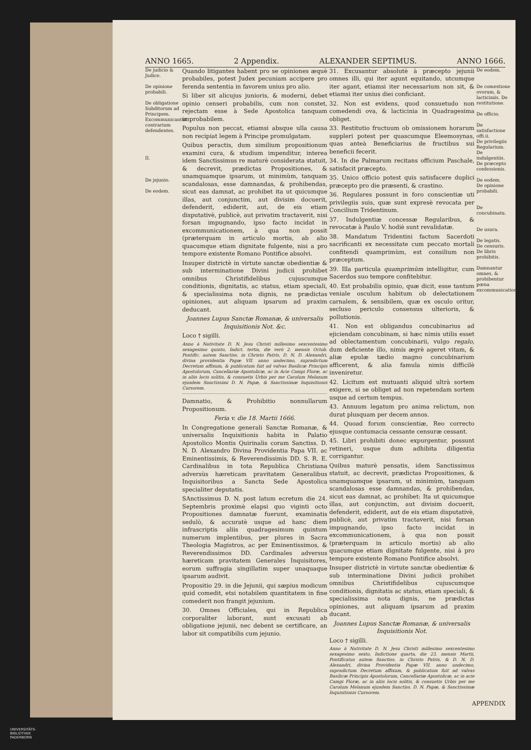ANNO 1665. 2 Appendix. ALEXANDER SEPTIMUS. ANNO 1666.
De judicio & Judice.
De opinione probabili.
De obligatione Subditorum ad Principem. Excommunicantur contrarium defendentes.
II.
De jejunio.
De eodem.
Quando litigantes habent pro se opiniones æquè probabiles, potest Judex pecuniam accipere pro ferenda sententia in favorem unius pro alio.
Si liber sit alicujus junioris, & moderni, debet opinio censeri probabilis, cum non constet, rejectam esse à Sede Apostolica tanquam improbabilem.
Populus non peccat, etiamsi absque ulla causa non recipiat legem à Principe promulgatam.
Quibus peractis, dum similium propositionum examini cura, & studium impenditur, interea idem Sanctissimus re maturè considerata statuit, & decrevit, prædictas Propositiones, & unamquamque ipsarum, ut minimùm, tanquam scandalosas, esse damnandas, & prohibendas, sicut eas damnat, ac prohibet ita ut quicumque illas, aut conjunctim, aut divisim docuerit, defenderit, ediderit, aut, de eis etiam disputativè, publicè, aut privatim tractaverit, nisi forsan impugnando, ipso facto incidat in excommunicationem, à qua non possit (præterquam in articulo mortis, ab alio quacumque etiam dignitate fulgente, nisi a pro tempore existente Romano Pontifice absolvi.
Insuper districtè in virtute sanctæ obedientiæ & sub interminatione Divini judicii prohibet omnibus Christifidelibus cujuscumque conditionis, dignitatis, ac status, etiam speciali, & specialissima nota dignis, ne prædictas opiniones, aut aliquam ipsarum ad praxim deducant.
Joannes Lupus Sanctæ Romanæ, & universalis Inquisitionis Not. &c.
Loco † sigilli.
Anno à Nativitate D. N. Jesu Christi millesimo sexcentesimo sexagesimo quinto, Indict. tertia, die verò 2. mensis Octob. Pontific. autem Sanctiss. in Christo Patris, D. N. D. Alexandri, divina providentia Papæ VII. anno undecimo, supradictum Decretum affixum, & publicatum fuit ad valvas Basilicæ Principis Apostolorum, Cancellariæ Apostolicæ, ac in Acie Campi Floræ, ac in aliis locis solitis, & consuetis Urbis per me Carolum Melanum ejusdem Sanctissimi D. N. Papæ, & Sanctissimæ Inquisitionis Cursorem.
Damnatio, & Prohibitio nonnullarum Propositionum.
Feria v. die 18. Martii 1666.
In Congregatione generali Sanctæ Romanæ, & universalis Inquisitionis habita in Palatio Apostolico Montis Quirinalis coram Sanctiss. D. N. D. Alexandro Divina Providentia Papa VII. ac Eminentissimis, & Reverendissimis DD. S. R. E. Cardinalibus in tota Republica Christiana adversùs hæreticam pravitatem Generalibus Inquisitoribus a Sancta Sede Apostolica specialiter deputatis.
SAnctissimus D. N. post latum ecretum die 24. Septembris proximè elapsi quo viginti octo Propositiones damnatæ fuerunt, examinatis sedulò, & accuratè usque ad hanc diem infrascriptis aliis quadragesimum quintum numerum implentibus, per plures in Sacra Theologia Magistros, ac per Eminentissimos, & Reverendissimos DD. Cardinales adversus hæreticam pravitatem Generales Inquisitores, eorum suffragia singillatim super unaquaque ipsarum audivit.
Propositio 29. in die Jejunii, qui sæpius modicum quid comedit, etsi notabilem quantitatem in fine comederit non frangit jejunium.
30. Omnes Officiales, qui in Republica corporaliter laborant, sunt excusati ab obligatione jejunii, nec debent se certificare, an labor sit compatibilis cum jejunio.
31. Excusantur absolutè à præcepto jejunii omnes illi, qui iter agunt equitando, utcumque iter agant, etiamsi iter necessarium non sit, & etiamsi iter unius diei conficiant.
32. Non est evidens, quod consuetudo non comedendi ova, & lacticinia in Quadragesima obliget.
33. Restitutio fructuum ob omissionem horarum suppleri potest per quascumque Eleemosynas, quas anteà Beneficiarius de fructibus sui beneficii fecerit.
34. In die Palmarum recitans officium Paschale, satisfacit præcepto.
35. Unico officio potest quis satisfacere duplici præcepto pro die præsenti, & crastino.
36. Regulares possunt in foro conscientiæ uti privilegiis suis, quæ sunt expresè revocata per Concilium Tridentinum.
37. Indulgentiæ concessæ Regularibus, & revocatæ à Paulo V. hodiè sunt revalidatæ.
38. Mandatum Tridentini factum Sacerdoti sacrificanti ex necessitate cum peccato mortali confitendi quamprimùm, est consilium non præceptum.
39. Illa particula quamprimùm intelligitur, cum Sacerdos suo tempore confitebitur.
40. Est probabilis opinio, quæ dicit, esse tantum veniale osculum habitum ob delectationem carnalem, & sensibilem, quæ ex osculo oritur, secluso periculo consensus ulterioris, & pollutionis.
41. Non est obligandus concubinarius ad ejiciendam concubinam, si hæc nimis utilis esset ad oblectamentum concubinarii, vulgo regalo, dum deficiente illo, nimis ægrè ageret vitam, & aliæ epulæ tædio magno concubinarium afficerent, & alia famula nimis difficilè inveniretur.
42. Licitum est mutuanti aliquid ultrà sortem exigere, si se obliget ad non repetendam sortem usque ad certum tempus.
43. Annuum legatum pro anima relictum, non durat plusquam per decem annos.
44. Quoad forum conscientiæ, Reo correcto ejusque contumacia cessante censuræ cessant.
45. Libri prohibiti donec expurgentur, possunt retineri, usque dum adhibita diligentia corrigantur.
Quibus maturè pensatis, idem Sanctissimus statuit, ac decrevit, prædictas Propositiones, & unamquamque ipsarum, ut minimùm, tanquam scandalosas esse damnandas, & prohibendas, sicut eas damnat, ac prohibet: Ita ut quicumque illas, aut conjunctim, aut divisim docuerit, defenderit, ediderit, aut de eis etiam disputativè, publicè, aut privatim tractaverit, nisi forsan impugnando, ipso facto incidat in excommunicationem, à qua non possit (præterquam in articulo mortis) ab alio quacumque etiam dignitate fulgente, nisi à pro tempore existente Romano Pontifice absolvi.
Insuper districtè in virtute sanctæ obedientiæ & sub interminatione Divini judicii prohibet omnibus Christifidelibus cujuscumque conditionis, dignitatis ac status, etiam speciali, & specialissima nota dignis, ne prædictas opiniones, aut aliquam ipsarum ad praxim ducant.
Joannes Lupus Sanctæ Romanæ, & universalis Inquisitionis Not.
Loco † sigilli.
Anno à Nativitate D. N. Jesu Christi millesimo sexcentesimo sexagesimo sexto, Indictione quarta, die 23. mensis Martii, Pontificatus autem Sanctiss. in Christo Patris, & D. N. D. Alexandri, divina Providentia Papæ VII. anno undecimo, supradictum Decretum affixum, & publicatum fuit ad valvas Basilicæ Principis Apostolorum, Cancellariæ Apostolicæ, ac in acie Campi Floræ, ac in aliis locis solitis, & consuetis Urbis per me Carolum Melanum ejusdem Sanctiss. D. N. Papæ, & Sanctissimæ Inquisitionis Cursorem.
De eodem.
De comestione ovorum, & lacticiniis. De restitutione.
De officio.
De satisfactione offi.ii.
De privilegiis Regularium.
De indulgentiis.
De præcepto confessionis.
De eodem.
De opinione probabili.
De concubinatu.
De usura.
De legatis.
De censuris.
De libris prohibitis.
Damnantur omnes, & prohibentur pœna excommunicationis.
APPENDIX
UNIVERSITÄTS-
BIBLIOTHEK
PADERBORN